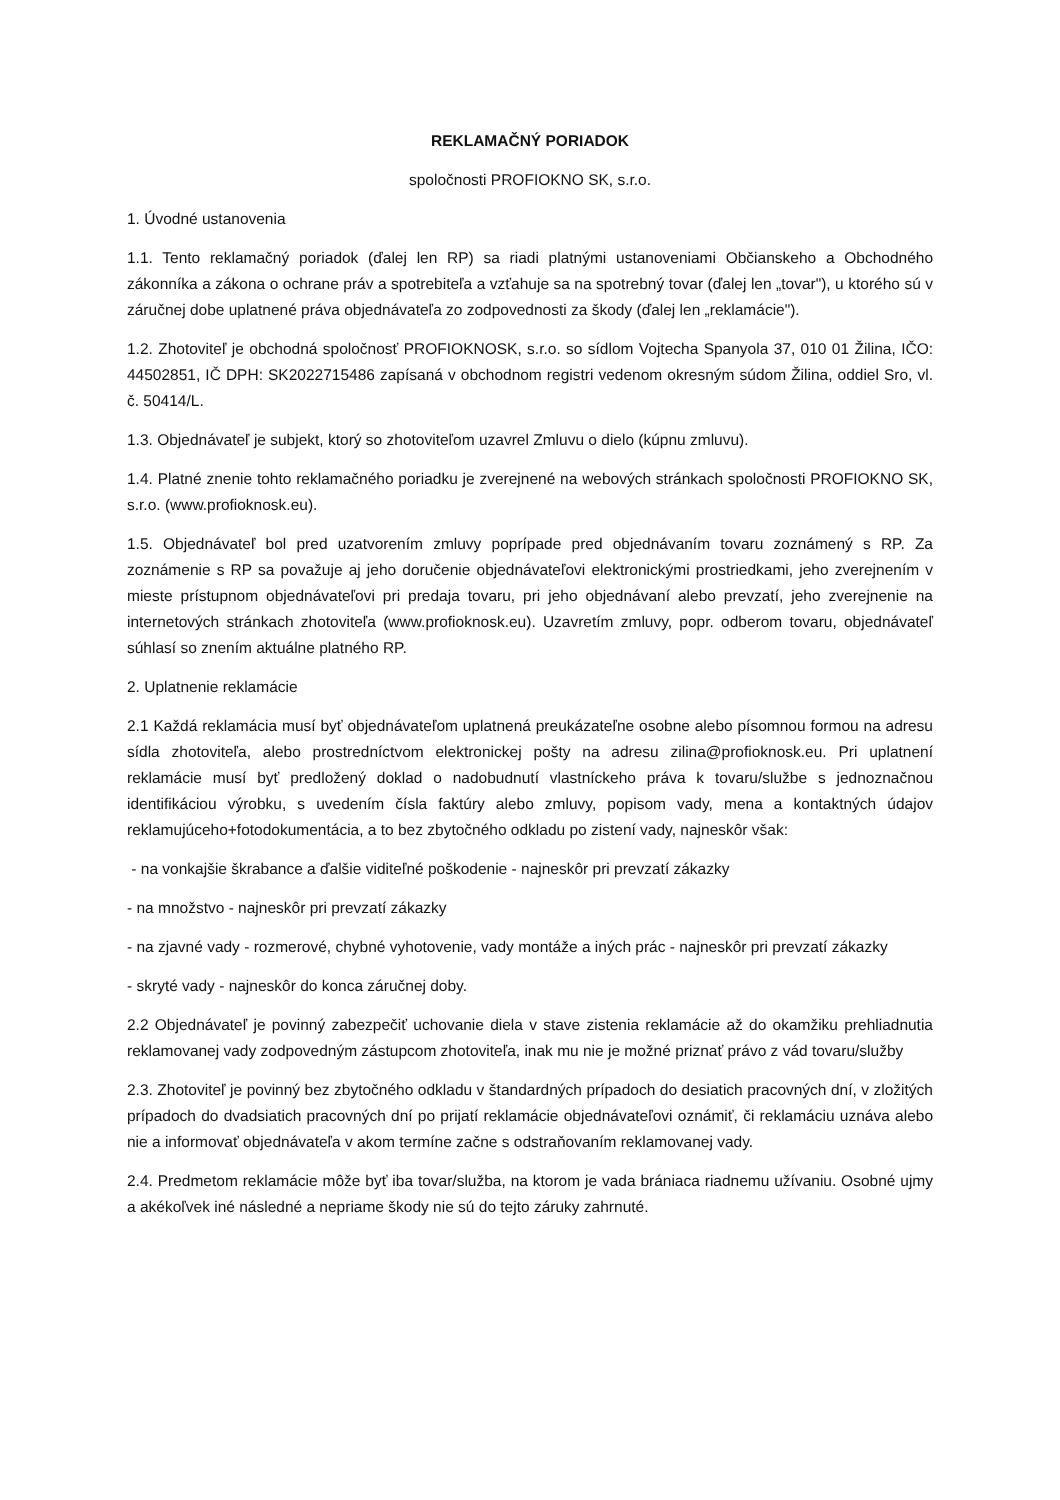REKLAMAČNÝ PORIADOK
spoločnosti PROFIOKNO SK, s.r.o.
1. Úvodné ustanovenia
1.1. Tento reklamačný poriadok (ďalej len RP) sa riadi platnými ustanoveniami Občianskeho a Obchodného zákonníka a zákona o ochrane práv a spotrebiteľa a vzťahuje sa na spotrebný tovar (ďalej len „tovar"), u ktorého sú v záručnej dobe uplatnené práva objednávateľa zo zodpovednosti za škody (ďalej len „reklamácie").
1.2. Zhotoviteľ je obchodná spoločnosť PROFIOKNOSK, s.r.o. so sídlom Vojtecha Spanyola 37, 010 01 Žilina, IČO: 44502851, IČ DPH: SK2022715486 zapísaná v obchodnom registri vedenom okresným súdom Žilina, oddiel Sro, vl. č. 50414/L.
1.3. Objednávateľ je subjekt, ktorý so zhotoviteľom uzavrel Zmluvu o dielo (kúpnu zmluvu).
1.4. Platné znenie tohto reklamačného poriadku je zverejnené na webových stránkach spoločnosti PROFIOKNO SK, s.r.o. (www.profioknosk.eu).
1.5. Objednávateľ bol pred uzatvorením zmluvy poprípade pred objednávaním tovaru zoznámený s RP. Za zoznámenie s RP sa považuje aj jeho doručenie objednávateľovi elektronickými prostriedkami, jeho zverejnením v mieste prístupnom objednávateľovi pri predaja tovaru, pri jeho objednávaní alebo prevzatí, jeho zverejnenie na internetových stránkach zhotoviteľa (www.profioknosk.eu). Uzavretím zmluvy, popr. odberom tovaru, objednávateľ súhlasí so znením aktuálne platného RP.
2. Uplatnenie reklamácie
2.1 Každá reklamácia musí byť objednávateľom uplatnená preukázateľne osobne alebo písomnou formou na adresu sídla zhotoviteľa, alebo prostredníctvom elektronickej pošty na adresu zilina@profioknosk.eu. Pri uplatnení reklamácie musí byť predložený doklad o nadobudnutí vlastníckeho práva k tovaru/službe s jednoznačnou identifikáciou výrobku, s uvedením čísla faktúry alebo zmluvy, popisom vady, mena a kontaktných údajov reklamujúceho+fotodokumentácia, a to bez zbytočného odkladu po zistení vady, najneskôr však:
- na vonkajšie škrabance a ďalšie viditeľné poškodenie - najneskôr pri prevzatí zákazky
- na množstvo - najneskôr pri prevzatí zákazky
- na zjavné vady - rozmerové, chybné vyhotovenie, vady montáže a iných prác - najneskôr pri prevzatí zákazky
- skryté vady - najneskôr do konca záručnej doby.
2.2 Objednávateľ je povinný zabezpečiť uchovanie diela v stave zistenia reklamácie až do okamžiku prehliadnutia reklamovanej vady zodpovedným zástupcom zhotoviteľa, inak mu nie je možné priznať právo z vád tovaru/služby
2.3. Zhotoviteľ je povinný bez zbytočného odkladu v štandardných prípadoch do desiatich pracovných dní, v zložitých prípadoch do dvadsiatich pracovných dní po prijatí reklamácie objednávateľovi oznámiť, či reklamáciu uznáva alebo nie a informovať objednávateľa v akom termíne začne s odstraňovaním reklamovanej vady.
2.4. Predmetom reklamácie môže byť iba tovar/služba, na ktorom je vada brániaca riadnemu užívaniu. Osobné ujmy a akékoľvek iné následné a nepriame škody nie sú do tejto záruky zahrnuté.